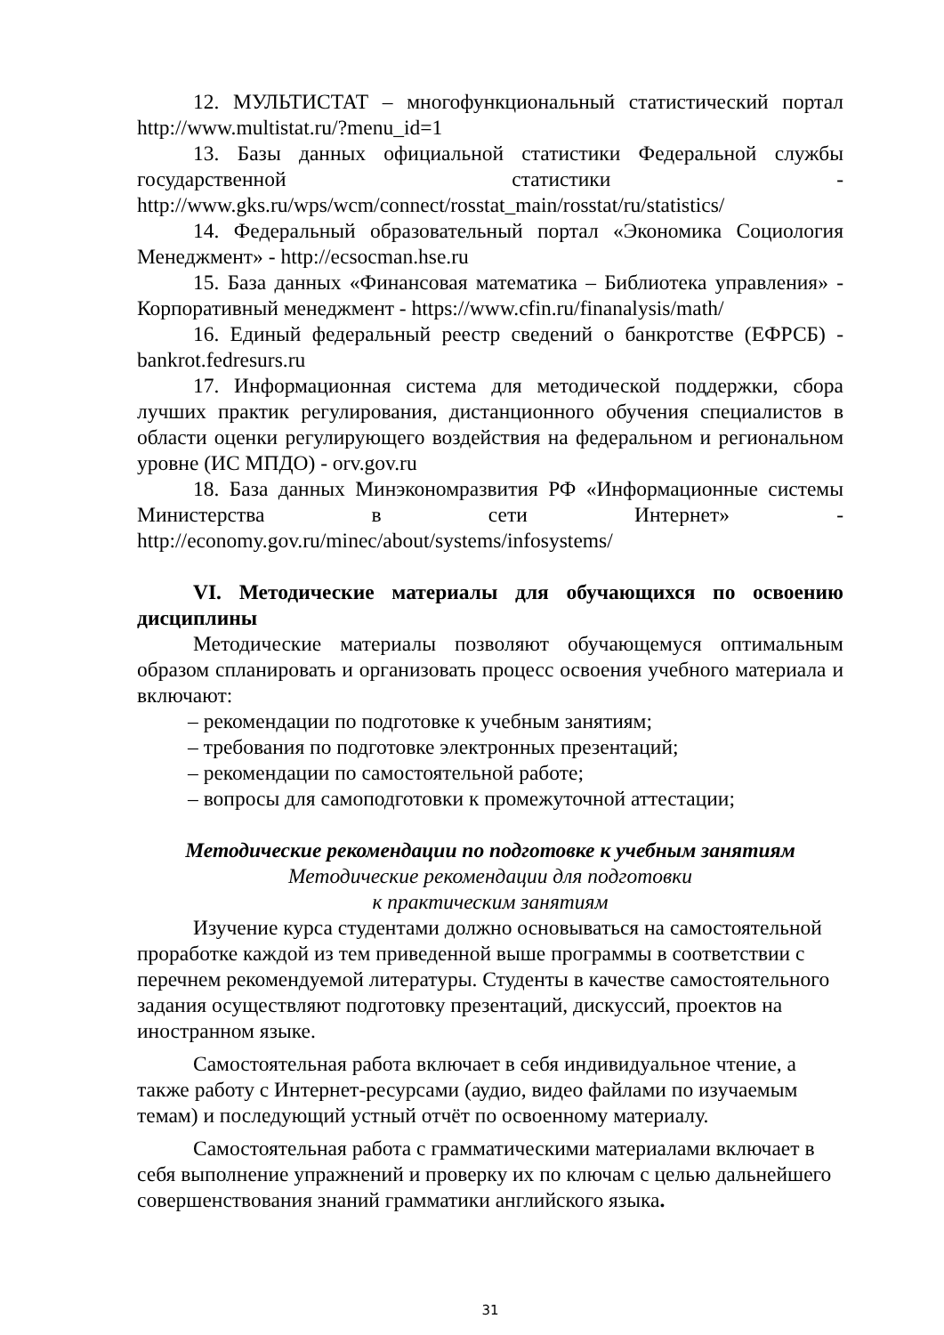12. МУЛЬТИСТАТ – многофункциональный статистический портал http://www.multistat.ru/?menu_id=1
13. Базы данных официальной статистики Федеральной службы государственной статистики - http://www.gks.ru/wps/wcm/connect/rosstat_main/rosstat/ru/statistics/
14. Федеральный образовательный портал «Экономика Социология Менеджмент» - http://ecsocman.hse.ru
15. База данных «Финансовая математика – Библиотека управления» - Корпоративный менеджмент - https://www.cfin.ru/finanalysis/math/
16. Единый федеральный реестр сведений о банкротстве (ЕФРСБ) - bankrot.fedresurs.ru
17. Информационная система для методической поддержки, сбора лучших практик регулирования, дистанционного обучения специалистов в области оценки регулирующего воздействия на федеральном и региональном уровне (ИС МПДО) - orv.gov.ru
18. База данных Минэкономразвития РФ «Информационные системы Министерства в сети Интернет» - http://economy.gov.ru/minec/about/systems/infosystems/
VI. Методические материалы для обучающихся по освоению дисциплины
Методические материалы позволяют обучающемуся оптимальным образом спланировать и организовать процесс освоения учебного материала и включают:
– рекомендации по подготовке к учебным занятиям;
– требования по подготовке электронных презентаций;
– рекомендации по самостоятельной работе;
– вопросы для самоподготовки к промежуточной аттестации;
Методические рекомендации по подготовке к учебным занятиям
Методические рекомендации для подготовки
к практическим занятиям
Изучение курса студентами должно основываться на самостоятельной проработке каждой из тем приведенной выше программы в соответствии с перечнем рекомендуемой литературы. Студенты в качестве самостоятельного задания осуществляют подготовку презентаций, дискуссий, проектов на иностранном языке.
Самостоятельная работа включает в себя индивидуальное чтение, а также работу с Интернет-ресурсами (аудио, видео файлами по изучаемым темам) и последующий устный отчёт по освоенному материалу.
Самостоятельная работа с грамматическими материалами включает в себя выполнение упражнений и проверку их по ключам с целью дальнейшего совершенствования знаний грамматики английского языка.
31